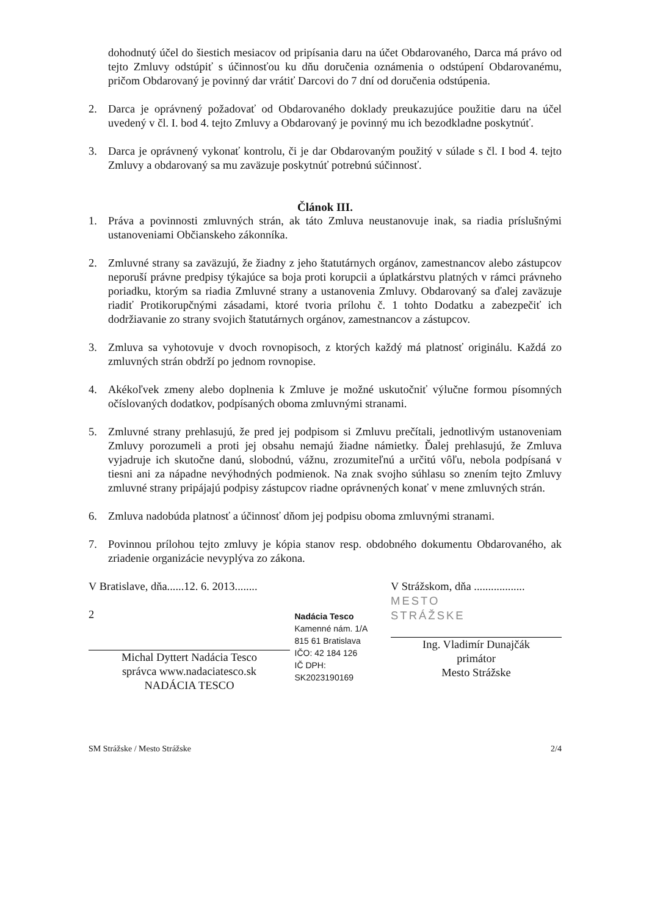dohodnutý účel do šiestich mesiacov od pripísania daru na účet Obdarovaného, Darca má právo od tejto Zmluvy odstúpiť s účinnosťou ku dňu doručenia oznámenia o odstúpení Obdarovanému, pričom Obdarovaný je povinný dar vrátiť Darcovi do 7 dní od doručenia odstúpenia.
2. Darca je oprávnený požadovať od Obdarovaného doklady preukazujúce použitie daru na účel uvedený v čl. I. bod 4. tejto Zmluvy a Obdarovaný je povinný mu ich bezodkladne poskytnúť.
3. Darca je oprávnený vykonať kontrolu, či je dar Obdarovaným použitý v súlade s čl. I bod 4. tejto Zmluvy a obdarovaný sa mu zaväzuje poskytnúť potrebnú súčinnosť.
Článok III.
1. Práva a povinnosti zmluvných strán, ak táto Zmluva neustanovuje inak, sa riadia príslušnými ustanoveniami Občianskeho zákonníka.
2. Zmluvné strany sa zaväzujú, že žiadny z jeho štatutárnych orgánov, zamestnancov alebo zástupcov neporuší právne predpisy týkajúce sa boja proti korupcii a úplatkárstvu platných v rámci právneho poriadku, ktorým sa riadia Zmluvné strany a ustanovenia Zmluvy. Obdarovaný sa ďalej zaväzuje riadiť Protikorupčnými zásadami, ktoré tvoria prílohu č. 1 tohto Dodatku a zabezpečiť ich dodržiavanie zo strany svojich štatutárnych orgánov, zamestnancov a zástupcov.
3. Zmluva sa vyhotovuje v dvoch rovnopisoch, z ktorých každý má platnosť originálu. Každá zo zmluvných strán obdrží po jednom rovnopise.
4. Akékoľvek zmeny alebo doplnenia k Zmluve je možné uskutočniť výlučne formou písomných očíslovaných dodatkov, podpísaných oboma zmluvnými stranami.
5. Zmluvné strany prehlasujú, že pred jej podpisom si Zmluvu prečítali, jednotlivým ustanoveniam Zmluvy porozumeli a proti jej obsahu nemajú žiadne námietky. Ďalej prehlasujú, že Zmluva vyjadruje ich skutočne danú, slobodnú, vážnu, zrozumiteľnú a určitú vôľu, nebola podpísaná v tiesni ani za nápadne nevýhodných podmienok. Na znak svojho súhlasu so znením tejto Zmluvy zmluvné strany pripájajú podpisy zástupcov riadne oprávnených konať v mene zmluvných strán.
6. Zmluva nadobúda platnosť a účinnosť dňom jej podpisu oboma zmluvnými stranami.
7. Povinnou prílohou tejto zmluvy je kópia stanov resp. obdobného dokumentu Obdarovaného, ak zriadenie organizácie nevyplýva zo zákona.
V Bratislave, dňa......12. 6. 2013........
2
Michal Dyttert Nadácia Tesco
správca www.nadaciatesco.sk
NADÁCIA TESCO
Nadácia Tesco
Kamenné nám. 1/A
815 61 Bratislava
IČO: 42 184 126
IČ DPH: SK2023190169
V Strážskom, dňa ..................
MESTO
STRÁŽSKE
Ing. Vladimír Dunajčák
primátor
Mesto Strážske
SM Strážske / Mesto Strážske 2/4